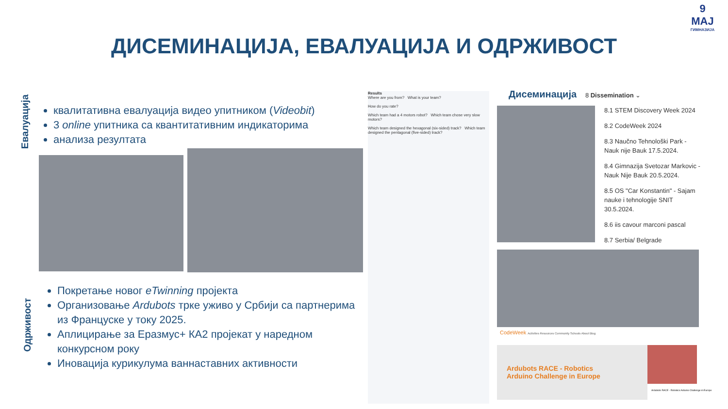ДИСЕМИНАЦИЈА, ЕВАЛУАЦИЈА И ОДРЖИВОСТ
9
МАЈ
ГИМНАЗИЈА
Евалуација
квалитативна евалуација видео упитником (Videobit)
3 online упитника са квантитативним индикаторима
анализа резултата
Одрживост
Покретање новог eTwinning пројекта
Организовање Ardubots трке уживо у Србији са партнерима из Француске у току 2025.
Аплицирање за Еразмус+ КА2 пројекат у наредном конкурсном року
Иновација курикулума ваннаставних активности
Results
Where are you from? What is your team?
How do you rate?
Which team had a 4 motors robot? Which team chose very slow motors?
Which team designed the hexagonal (six-sided) track? Which team designed the pentagonal (five-sided) track?
Дисеминација 8 Dissemination ⌄
8.1 STEM Discovery Week 2024
8.2 CodeWeek 2024
8.3 Naučno Tehnološki Park -
Nauk nije Bauk 17.5.2024.
8.4 Gimnazija Svetozar Markovic -
Nauk Nije Bauk 20.5.2024.
8.5 OS "Car Konstantin" - Sajam
nauke i tehnologije SNIT
30.5.2024.
8.6 iis cavour marconi pascal
8.7 Serbia/ Belgrade
CodeWeek Activities Resources Community Schools About Blog
Ardubots RACE - Robotics
Arduino Challenge in Europe
Ardubots RACE - Robotics Arduino Challenge in Europe